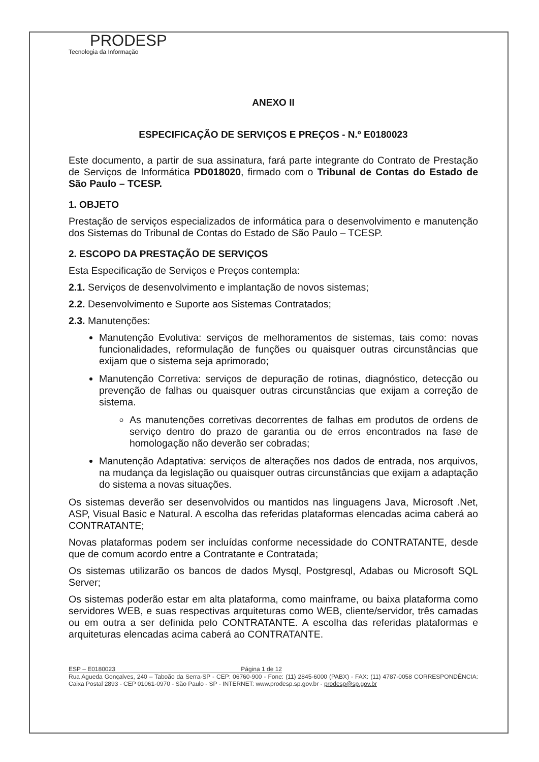PRODESP
Tecnologia da Informação
ANEXO II
ESPECIFICAÇÃO DE SERVIÇOS E PREÇOS - N.º E0180023
Este documento, a partir de sua assinatura, fará parte integrante do Contrato de Prestação de Serviços de Informática PD018020, firmado com o Tribunal de Contas do Estado de São Paulo – TCESP.
1. OBJETO
Prestação de serviços especializados de informática para o desenvolvimento e manutenção dos Sistemas do Tribunal de Contas do Estado de São Paulo – TCESP.
2. ESCOPO DA PRESTAÇÃO DE SERVIÇOS
Esta Especificação de Serviços e Preços contempla:
2.1. Serviços de desenvolvimento e implantação de novos sistemas;
2.2. Desenvolvimento e Suporte aos Sistemas Contratados;
2.3. Manutenções:
Manutenção Evolutiva: serviços de melhoramentos de sistemas, tais como: novas funcionalidades, reformulação de funções ou quaisquer outras circunstâncias que exijam que o sistema seja aprimorado;
Manutenção Corretiva: serviços de depuração de rotinas, diagnóstico, detecção ou prevenção de falhas ou quaisquer outras circunstâncias que exijam a correção de sistema.
As manutenções corretivas decorrentes de falhas em produtos de ordens de serviço dentro do prazo de garantia ou de erros encontrados na fase de homologação não deverão ser cobradas;
Manutenção Adaptativa: serviços de alterações nos dados de entrada, nos arquivos, na mudança da legislação ou quaisquer outras circunstâncias que exijam a adaptação do sistema a novas situações.
Os sistemas deverão ser desenvolvidos ou mantidos nas linguagens Java, Microsoft .Net, ASP, Visual Basic e Natural. A escolha das referidas plataformas elencadas acima caberá ao CONTRATANTE;
Novas plataformas podem ser incluídas conforme necessidade do CONTRATANTE, desde que de comum acordo entre a Contratante e Contratada;
Os sistemas utilizarão os bancos de dados Mysql, Postgresql, Adabas ou Microsoft SQL Server;
Os sistemas poderão estar em alta plataforma, como mainframe, ou baixa plataforma como servidores WEB, e suas respectivas arquiteturas como WEB, cliente/servidor, três camadas ou em outra a ser definida pelo CONTRATANTE. A escolha das referidas plataformas e arquiteturas elencadas acima caberá ao CONTRATANTE.
ESP – E0180023 Página 1 de 12
Rua Agueda Gonçalves, 240 – Taboão da Serra-SP - CEP: 06760-900 - Fone: (11) 2845-6000 (PABX) - FAX: (11) 4787-0058 CORRESPONDÊNCIA: Caixa Postal 2893 - CEP 01061-0970 - São Paulo - SP - INTERNET: www.prodesp.sp.gov.br - prodesp@sp.gov.br